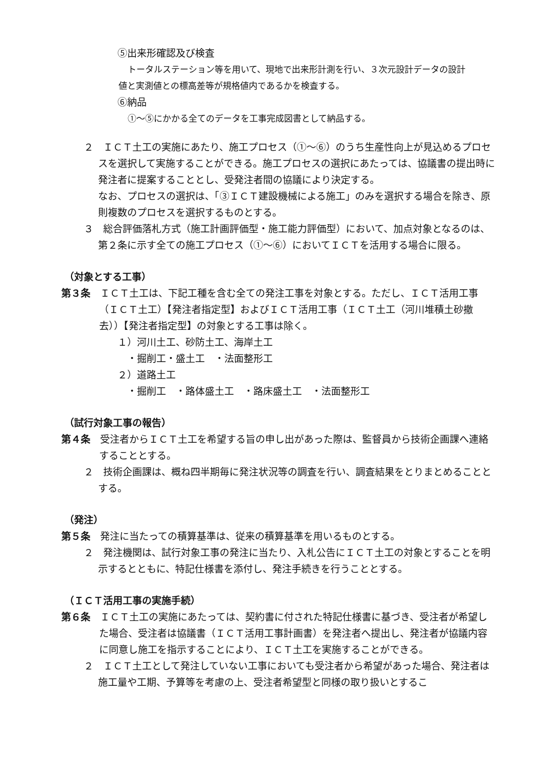⑤出来形確認及び検査
トータルステーション等を用いて、現地で出来形計測を行い、３次元設計データの設計
値と実測値との標高差等が規格値内であるかを検査する。
⑥納品
①～⑤にかかる全てのデータを工事完成図書として納品する。
２　ＩＣＴ土工の実施にあたり、施工プロセス（①～⑥）のうち生産性向上が見込めるプロセスを選択して実施することができる。施工プロセスの選択にあたっては、協議書の提出時に発注者に提案することとし、受発注者間の協議により決定する。
なお、プロセスの選択は、「③ＩＣＴ建設機械による施工」のみを選択する場合を除き、原則複数のプロセスを選択するものとする。
３　総合評価落札方式（施工計画評価型・施工能力評価型）において、加点対象となるのは、第２条に示す全ての施工プロセス（①～⑥）においてＩＣＴを活用する場合に限る。
（対象とする工事）
第３条　ＩＣＴ土工は、下記工種を含む全ての発注工事を対象とする。ただし、ＩＣＴ活用工事（ＩＣＴ土工）【発注者指定型】およびＩＣＴ活用工事（ＩＣＴ土工（河川堆積土砂撤去））【発注者指定型】の対象とする工事は除く。
１）河川土工、砂防土工、海岸土工
　・掘削工・盛土工　・法面整形工
２）道路土工
　・掘削工　・路体盛土工　・路床盛土工　・法面整形工
（試行対象工事の報告）
第４条　受注者からＩＣＴ土工を希望する旨の申し出があった際は、監督員から技術企画課へ連絡することとする。
２　技術企画課は、概ね四半期毎に発注状況等の調査を行い、調査結果をとりまとめることとする。
（発注）
第５条　発注に当たっての積算基準は、従来の積算基準を用いるものとする。
２　発注機関は、試行対象工事の発注に当たり、入札公告にＩＣＴ土工の対象とすることを明示するとともに、特記仕様書を添付し、発注手続きを行うこととする。
（ＩＣＴ活用工事の実施手続）
第６条　ＩＣＴ土工の実施にあたっては、契約書に付された特記仕様書に基づき、受注者が希望した場合、受注者は協議書（ＩＣＴ活用工事計画書）を発注者へ提出し、発注者が協議内容に同意し施工を指示することにより、ＩＣＴ土工を実施することができる。
２　ＩＣＴ土工として発注していない工事においても受注者から希望があった場合、発注者は施工量や工期、予算等を考慮の上、受注者希望型と同様の取り扱いとするこ